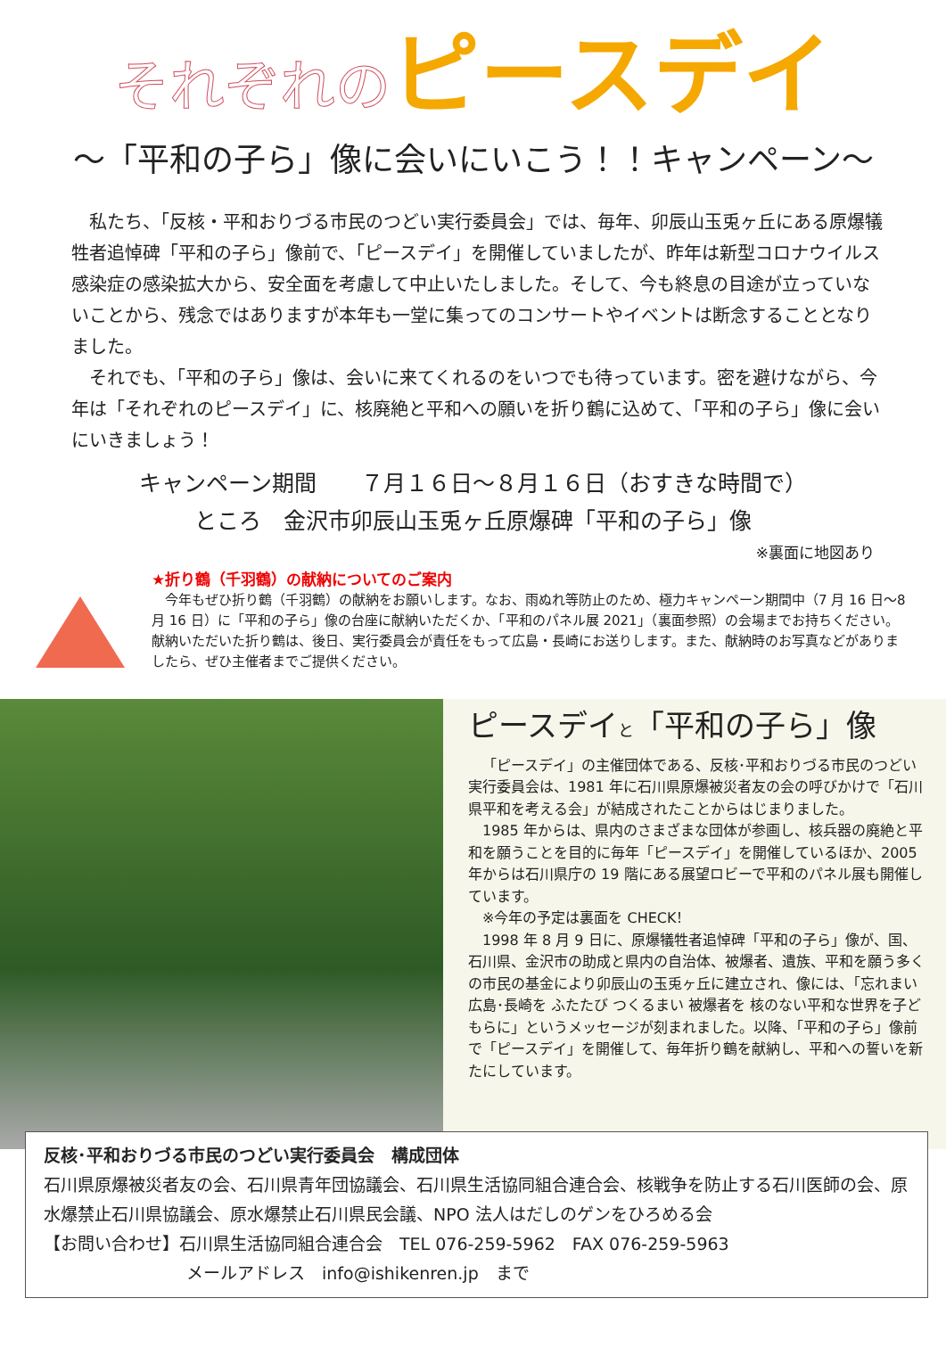それぞれの ピースデイ
～「平和の子ら」像に会いにいこう！！キャンペーン～
私たち、「反核・平和おりづる市民のつどい実行委員会」では、毎年、卯辰山玉兎ヶ丘にある原爆犠牲者追悼碑「平和の子ら」像前で、「ピースデイ」を開催していましたが、昨年は新型コロナウイルス感染症の感染拡大から、安全面を考慮して中止いたしました。そして、今も終息の目途が立っていないことから、残念ではありますが本年も一堂に集ってのコンサートやイベントは断念することとなりました。
それでも、「平和の子ら」像は、会いに来てくれるのをいつでも待っています。密を避けながら、今年は「それぞれのピースデイ」に、核廃絶と平和への願いを折り鶴に込めて、「平和の子ら」像に会いにいきましょう！
キャンペーン期間　　７月１６日～８月１６日（おすきな時間で）
ところ　金沢市卯辰山玉兎ヶ丘原爆碑「平和の子ら」像
※裏面に地図あり
★折り鶴（千羽鶴）の献納についてのご案内
　今年もぜひ折り鶴（千羽鶴）の献納をお願いします。なお、雨ぬれ等防止のため、極力キャンペーン期間中（7 月 16 日～8 月 16 日）に「平和の子ら」像の台座に献納いただくか、「平和のパネル展 2021」（裏面参照）の会場までお持ちください。献納いただいた折り鶴は、後日、実行委員会が責任をもって広島・長崎にお送りします。また、献納時のお写真などがありましたら、ぜひ主催者までご提供ください。
ピースデイと「平和の子ら」像
「ピースデイ」の主催団体である、反核･平和おりづる市民のつどい実行委員会は、1981 年に石川県原爆被災者友の会の呼びかけで「石川県平和を考える会」が結成されたことからはじまりました。
1985 年からは、県内のさまざまな団体が参画し、核兵器の廃絶と平和を願うことを目的に毎年「ピースデイ」を開催しているほか、2005 年からは石川県庁の 19 階にある展望ロビーで平和のパネル展も開催しています。
※今年の予定は裏面を CHECK！
1998 年 8 月 9 日に、原爆犠牲者追悼碑「平和の子ら」像が、国、石川県、金沢市の助成と県内の自治体、被爆者、遺族、平和を願う多くの市民の基金により卯辰山の玉兎ヶ丘に建立され、像には、「忘れまい 広島･長崎を ふたたび つくるまい 被爆者を 核のない平和な世界を子どもらに」というメッセージが刻まれました。以降、「平和の子ら」像前で「ピースデイ」を開催して、毎年折り鶴を献納し、平和への誓いを新たにしています。
反核･平和おりづる市民のつどい実行委員会　構成団体
石川県原爆被災者友の会、石川県青年団協議会、石川県生活協同組合連合会、核戦争を防止する石川医師の会、原水爆禁止石川県協議会、原水爆禁止石川県民会議、NPO 法人はだしのゲンをひろめる会
【お問い合わせ】石川県生活協同組合連合会　TEL 076-259-5962　FAX 076-259-5963
メールアドレス　info@ishikenren.jp　まで